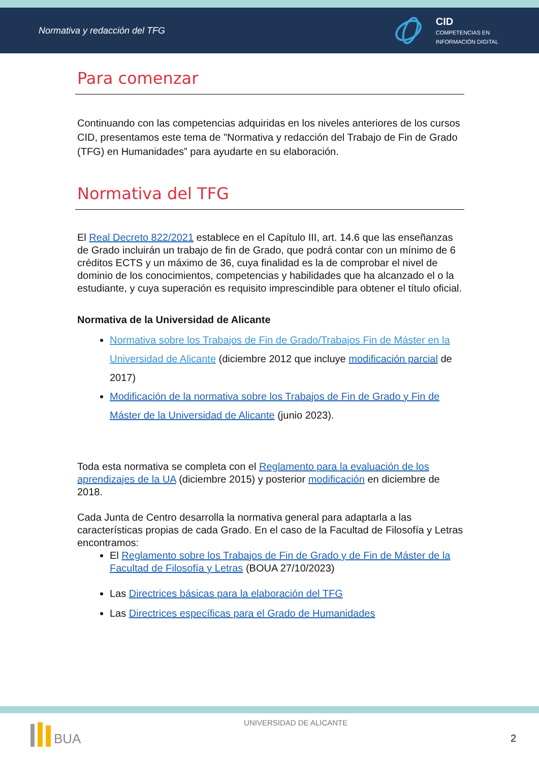Normativa y redacción del TFG
CID
COMPETENCIAS EN
INFORMACIÓN DIGITAL
Para comenzar
Continuando con las competencias adquiridas en los niveles anteriores de los cursos CID, presentamos este tema de "Normativa y redacción del Trabajo de Fin de Grado (TFG) en Humanidades” para ayudarte en su elaboración.
Normativa del TFG
El Real Decreto 822/2021 establece en el Capítulo III, art. 14.6 que las enseñanzas de Grado incluirán un trabajo de fin de Grado, que podrá contar con un mínimo de 6 créditos ECTS y un máximo de 36, cuya finalidad es la de comprobar el nivel de dominio de los conocimientos, competencias y habilidades que ha alcanzado el o la estudiante, y cuya superación es requisito imprescindible para obtener el título oficial.
Normativa de la Universidad de Alicante
Normativa sobre los Trabajos de Fin de Grado/Trabajos Fin de Máster en la Universidad de Alicante (diciembre 2012 que incluye modificación parcial de 2017)
Modificación de la normativa sobre los Trabajos de Fin de Grado y Fin de Máster de la Universidad de Alicante (junio 2023).
Toda esta normativa se completa con el Reglamento para la evaluación de los aprendizajes de la UA (diciembre 2015) y posterior modificación en diciembre de 2018.
Cada Junta de Centro desarrolla la normativa general para adaptarla a las características propias de cada Grado. En el caso de la Facultad de Filosofía y Letras encontramos:
El Reglamento sobre los Trabajos de Fin de Grado y de Fin de Máster de la Facultad de Filosofía y Letras (BOUA 27/10/2023)
Las Directrices básicas para la elaboración del TFG
Las Directrices específicas para el Grado de Humanidades
BUA
UNIVERSIDAD DE ALICANTE
2